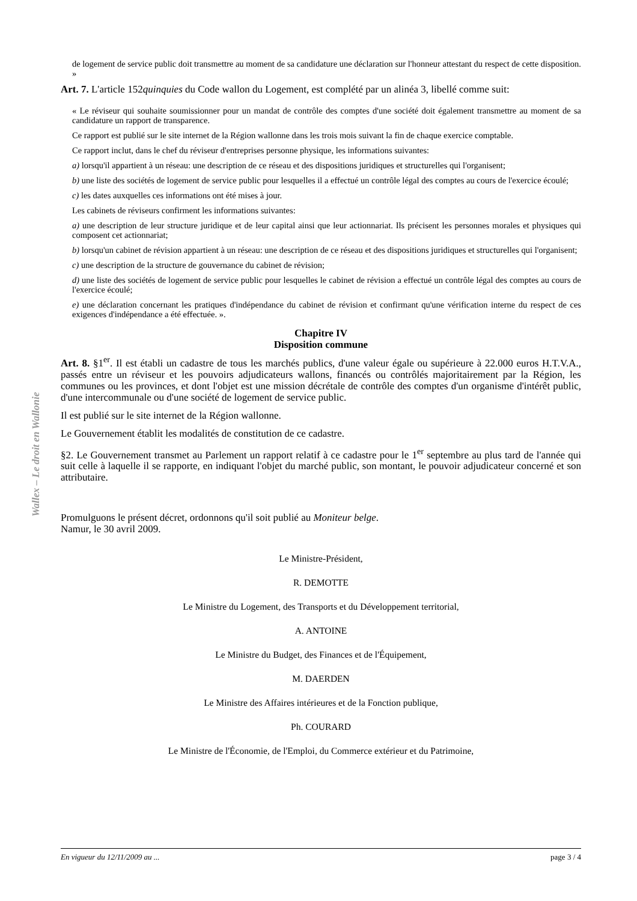Wallex – Le droit en Wallonie
de logement de service public doit transmettre au moment de sa candidature une déclaration sur l'honneur attestant du respect de cette disposition. »
Art. 7. L'article 152quinquies du Code wallon du Logement, est complété par un alinéa 3, libellé comme suit:
« Le réviseur qui souhaite soumissionner pour un mandat de contrôle des comptes d'une société doit également transmettre au moment de sa candidature un rapport de transparence.
Ce rapport est publié sur le site internet de la Région wallonne dans les trois mois suivant la fin de chaque exercice comptable.
Ce rapport inclut, dans le chef du réviseur d'entreprises personne physique, les informations suivantes:
a) lorsqu'il appartient à un réseau: une description de ce réseau et des dispositions juridiques et structurelles qui l'organisent;
b) une liste des sociétés de logement de service public pour lesquelles il a effectué un contrôle légal des comptes au cours de l'exercice écoulé;
c) les dates auxquelles ces informations ont été mises à jour.
Les cabinets de réviseurs confirment les informations suivantes:
a) une description de leur structure juridique et de leur capital ainsi que leur actionnariat. Ils précisent les personnes morales et physiques qui composent cet actionnariat;
b) lorsqu'un cabinet de révision appartient à un réseau: une description de ce réseau et des dispositions juridiques et structurelles qui l'organisent;
c) une description de la structure de gouvernance du cabinet de révision;
d) une liste des sociétés de logement de service public pour lesquelles le cabinet de révision a effectué un contrôle légal des comptes au cours de l'exercice écoulé;
e) une déclaration concernant les pratiques d'indépendance du cabinet de révision et confirmant qu'une vérification interne du respect de ces exigences d'indépendance a été effectuée. ».
Chapitre IV
Disposition commune
Art. 8. §1<sup>er</sup>. Il est établi un cadastre de tous les marchés publics, d'une valeur égale ou supérieure à 22.000 euros H.T.V.A., passés entre un réviseur et les pouvoirs adjudicateurs wallons, financés ou contrôlés majoritairement par la Région, les communes ou les provinces, et dont l'objet est une mission décrétale de contrôle des comptes d'un organisme d'intérêt public, d'une intercommunale ou d'une société de logement de service public.
Il est publié sur le site internet de la Région wallonne.
Le Gouvernement établit les modalités de constitution de ce cadastre.
§2. Le Gouvernement transmet au Parlement un rapport relatif à ce cadastre pour le 1<sup>er</sup> septembre au plus tard de l'année qui suit celle à laquelle il se rapporte, en indiquant l'objet du marché public, son montant, le pouvoir adjudicateur concerné et son attributaire.
Promulguons le présent décret, ordonnons qu'il soit publié au Moniteur belge.
Namur, le 30 avril 2009.
Le Ministre-Président,
R. DEMOTTE
Le Ministre du Logement, des Transports et du Développement territorial,
A. ANTOINE
Le Ministre du Budget, des Finances et de l'Équipement,
M. DAERDEN
Le Ministre des Affaires intérieures et de la Fonction publique,
Ph. COURARD
Le Ministre de l'Économie, de l'Emploi, du Commerce extérieur et du Patrimoine,
En vigueur du 12/11/2009 au ... page 3 / 4